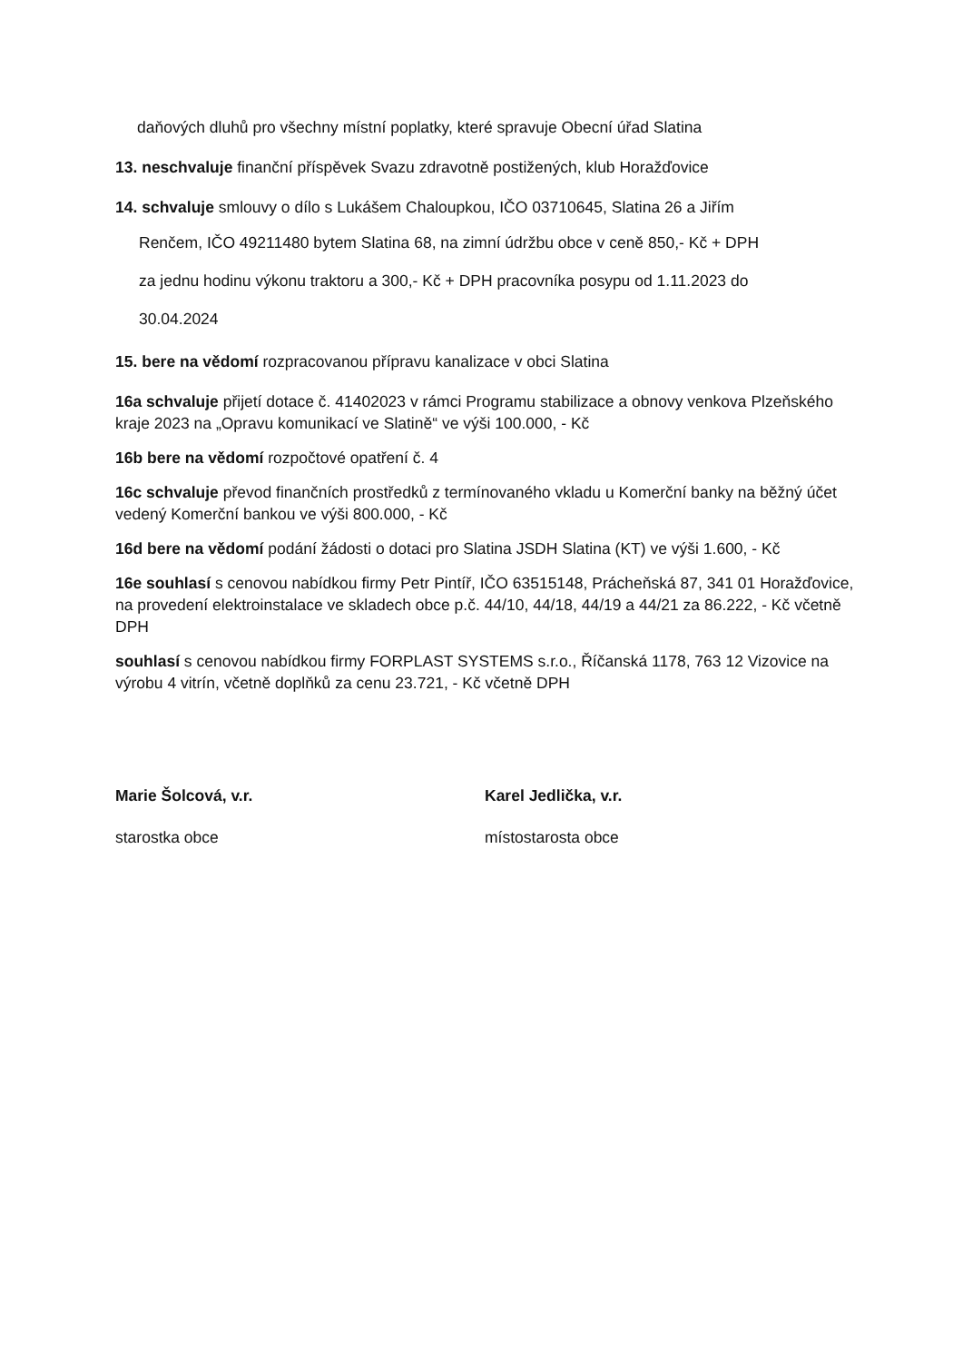daňových dluhů pro všechny místní poplatky, které spravuje Obecní úřad Slatina
13. neschvaluje finanční příspěvek Svazu zdravotně postižených, klub Horažďovice
14. schvaluje smlouvy o dílo s Lukášem Chaloupkou, IČO 03710645, Slatina 26 a Jiřím
Renčem, IČO 49211480 bytem Slatina 68, na zimní údržbu obce v ceně 850,- Kč + DPH
za jednu hodinu výkonu traktoru a 300,- Kč + DPH pracovníka posypu od 1.11.2023 do
30.04.2024
15. bere na vědomí rozpracovanou přípravu kanalizace v obci Slatina
16a schvaluje přijetí dotace č. 41402023 v rámci Programu stabilizace a obnovy venkova Plzeňského kraje 2023 na „Opravu komunikací ve Slatině“ ve výši 100.000, - Kč
16b bere na vědomí rozpočtové opatření č. 4
16c schvaluje převod finančních prostředků z termínovaného vkladu u Komerční banky na běžný účet vedený Komerční bankou ve výši 800.000, - Kč
16d bere na vědomí podání žádosti o dotaci pro Slatina JSDH Slatina (KT) ve výši 1.600, - Kč
16e souhlasí s cenovou nabídkou firmy Petr Pintíř, IČO 63515148, Prácheňská 87, 341 01 Horažďovice, na provedení elektroinstalace ve skladech obce p.č. 44/10, 44/18, 44/19 a 44/21 za 86.222, - Kč včetně DPH
souhlasí s cenovou nabídkou firmy FORPLAST SYSTEMS s.r.o., Říčanská 1178, 763 12 Vizovice na výrobu 4 vitrín, včetně doplňků za cenu 23.721, - Kč včetně DPH
Marie Šolcová, v.r.
starostka obce
Karel Jedlička, v.r.
místostarosta obce